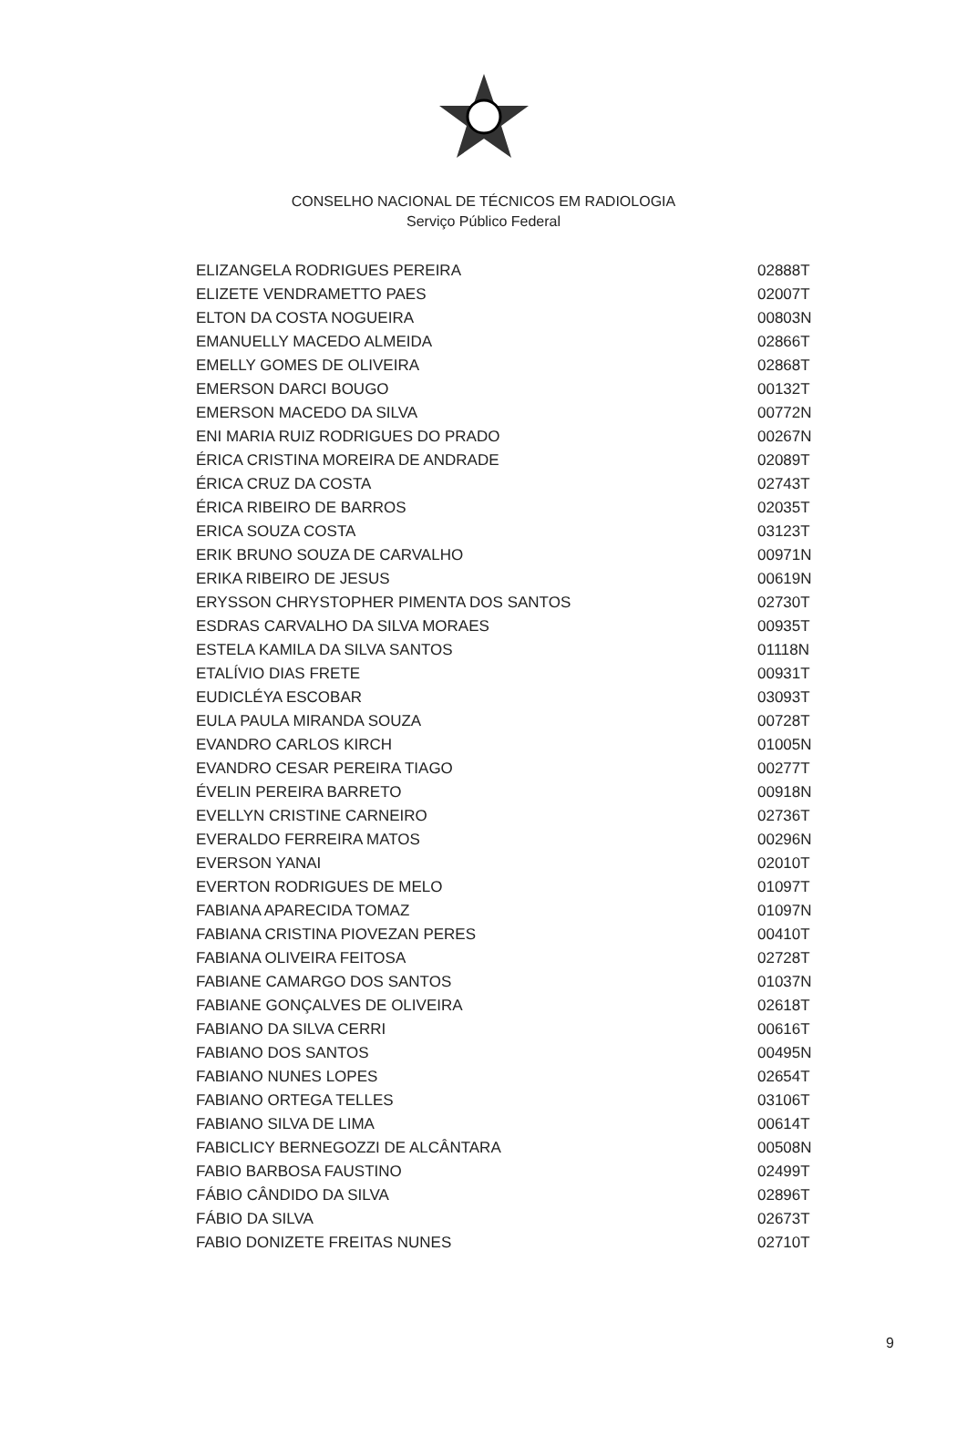CONSELHO NACIONAL DE TÉCNICOS EM RADIOLOGIA
Serviço Público Federal
| ELIZANGELA RODRIGUES PEREIRA | 02888T |
| ELIZETE VENDRAMETTO PAES | 02007T |
| ELTON DA COSTA NOGUEIRA | 00803N |
| EMANUELLY MACEDO ALMEIDA | 02866T |
| EMELLY GOMES DE OLIVEIRA | 02868T |
| EMERSON DARCI BOUGO | 00132T |
| EMERSON MACEDO DA SILVA | 00772N |
| ENI MARIA RUIZ RODRIGUES DO PRADO | 00267N |
| ÉRICA CRISTINA MOREIRA DE ANDRADE | 02089T |
| ÉRICA CRUZ DA COSTA | 02743T |
| ÉRICA RIBEIRO DE BARROS | 02035T |
| ERICA SOUZA COSTA | 03123T |
| ERIK BRUNO SOUZA DE CARVALHO | 00971N |
| ERIKA RIBEIRO DE JESUS | 00619N |
| ERYSSON CHRYSTOPHER PIMENTA DOS SANTOS | 02730T |
| ESDRAS CARVALHO DA SILVA MORAES | 00935T |
| ESTELA KAMILA DA SILVA SANTOS | 01118N |
| ETALÍVIO DIAS FRETE | 00931T |
| EUDICLÉYA ESCOBAR | 03093T |
| EULA PAULA MIRANDA SOUZA | 00728T |
| EVANDRO CARLOS KIRCH | 01005N |
| EVANDRO CESAR PEREIRA TIAGO | 00277T |
| ÉVELIN PEREIRA BARRETO | 00918N |
| EVELLYN CRISTINE CARNEIRO | 02736T |
| EVERALDO FERREIRA MATOS | 00296N |
| EVERSON YANAI | 02010T |
| EVERTON RODRIGUES DE MELO | 01097T |
| FABIANA APARECIDA TOMAZ | 01097N |
| FABIANA CRISTINA PIOVEZAN PERES | 00410T |
| FABIANA OLIVEIRA FEITOSA | 02728T |
| FABIANE CAMARGO DOS SANTOS | 01037N |
| FABIANE GONÇALVES DE OLIVEIRA | 02618T |
| FABIANO DA SILVA CERRI | 00616T |
| FABIANO DOS SANTOS | 00495N |
| FABIANO NUNES LOPES | 02654T |
| FABIANO ORTEGA TELLES | 03106T |
| FABIANO SILVA DE LIMA | 00614T |
| FABICLICY BERNEGOZZI DE ALCÂNTARA | 00508N |
| FABIO BARBOSA FAUSTINO | 02499T |
| FÁBIO CÂNDIDO DA SILVA | 02896T |
| FÁBIO DA SILVA | 02673T |
| FABIO DONIZETE FREITAS NUNES | 02710T |
9